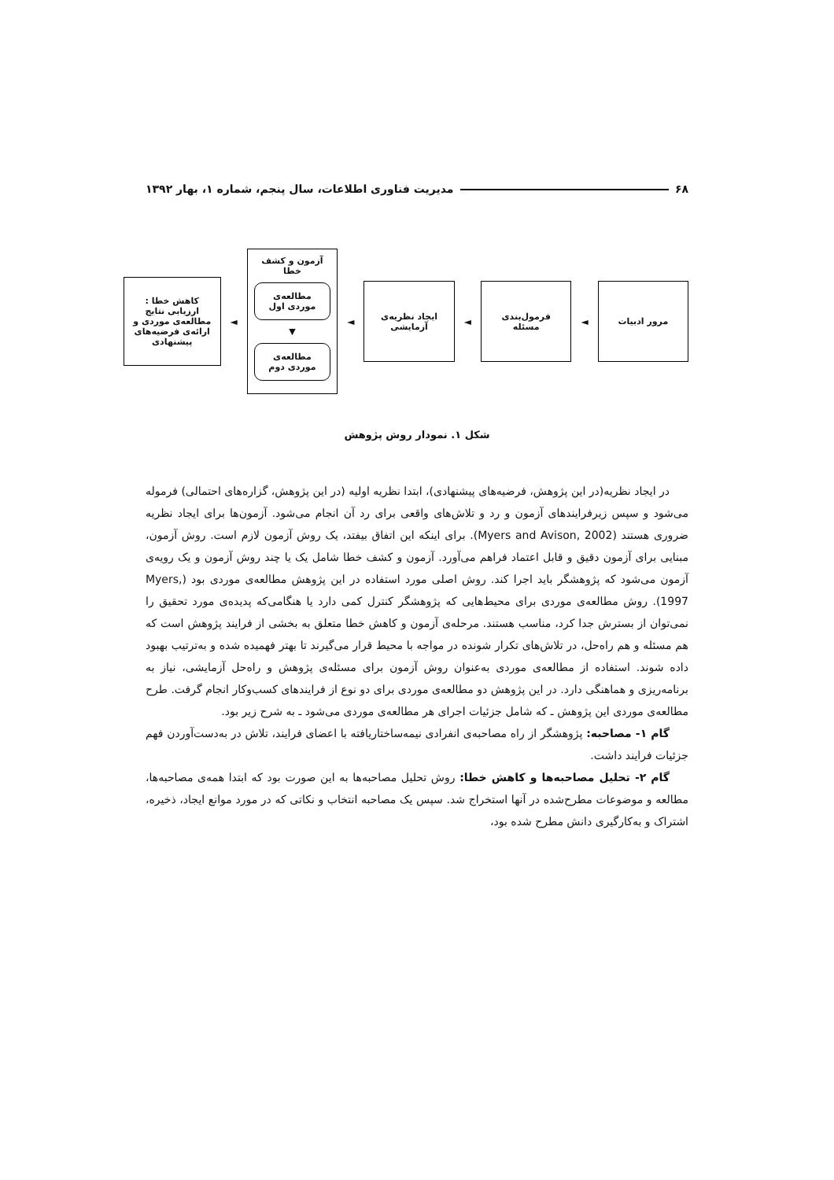۶۸ مدیریت فناوری اطلاعات، سال پنجم، شماره ۱، بهار ۱۳۹۲
مرور ادبیات
◄
فرمول‌بندی مسئله
◄
ایجاد نظریه‌ی آزمایشی
◄
آزمون و کشف خطا
مطالعه‌ی موردی اول
▼
مطالعه‌ی موردی دوم
◄
کاهش خطا : ارزیابی نتایج مطالعه‌ی موردی و ارائه‌ی فرضیه‌های پیشنهادی
شکل ۱. نمودار روش پژوهش
در ایجاد نظریه(در این پژوهش، فرضیه‌های پیشنهادی)، ابتدا نظریه اولیه (در این پژوهش، گزاره‌های احتمالی) فرموله می‌شود و سپس زیرفرایندهای آزمون و رد و تلاش‌های واقعی برای رد آن انجام می‌شود. آزمون‌ها برای ایجاد نظریه ضروری هستند (Myers and Avison, 2002). برای اینکه این اتفاق بیفتد، یک روش آزمون لازم است. روش آزمون، مبنایی برای آزمون دقیق و قابل اعتماد فراهم می‌آورد. آزمون و کشف خطا شامل یک یا چند روش آزمون و یک رویه‌ی آزمون می‌شود که پژوهشگر باید اجرا کند. روش اصلی مورد استفاده در این پژوهش مطالعه‌ی موردی بود (Myers, 1997). روش مطالعه‌ی موردی برای محیط‌هایی که پژوهشگر کنترل کمی دارد یا هنگامی‌که پدیده‌ی مورد تحقیق را نمی‌توان از بسترش جدا کرد، مناسب هستند. مرحله‌ی آزمون و کاهش خطا متعلق به بخشی از فرایند پژوهش است که هم مسئله و هم راه‌حل، در تلاش‌های تکرار شونده در مواجه با محیط قرار می‌گیرند تا بهتر فهمیده شده و به‌ترتیب بهبود داده شوند. استفاده از مطالعه‌ی موردی به‌عنوان روش آزمون برای مسئله‌ی پژوهش و راه‌حل آزمایشی، نیاز به برنامه‌ریزی و هماهنگی دارد. در این پژوهش دو مطالعه‌ی موردی برای دو نوع از فرایندهای کسب‌وکار انجام گرفت. طرح مطالعه‌ی موردی این پژوهش ـ که شامل جزئیات اجرای هر مطالعه‌ی موردی می‌شود ـ به شرح زیر بود.
گام ۱- مصاحبه: پژوهشگر از راه مصاحبه‌ی انفرادی نیمه‌ساختاریافته با اعضای فرایند، تلاش در به‌دست‌آوردن فهم جزئیات فرایند داشت.
گام ۲- تحلیل مصاحبه‌ها و کاهش خطا: روش تحلیل مصاحبه‌ها به این صورت بود که ابتدا همه‌ی مصاحبه‌ها، مطالعه و موضوعات مطرح‌شده در آنها استخراج شد. سپس یک مصاحبه انتخاب و نکاتی که در مورد موانع ایجاد، ذخیره، اشتراک و به‌کارگیری دانش مطرح شده بود،